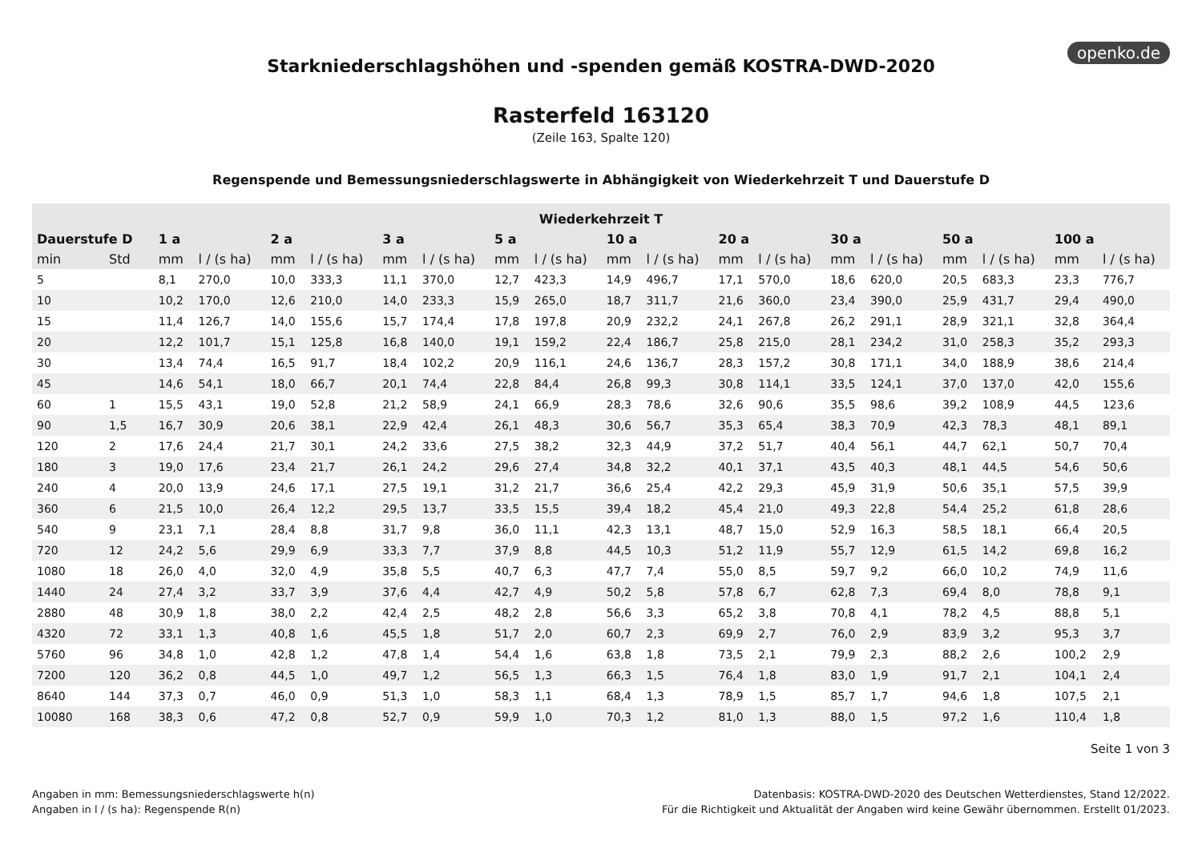openko.de
Starkniederschlagshöhen und -spenden gemäß KOSTRA-DWD-2020
Rasterfeld 163120
(Zeile 163, Spalte 120)
Regenspende und Bemessungsniederschlagswerte in Abhängigkeit von Wiederkehrzeit T und Dauerstufe D
| Wiederkehrzeit T | | | | | | | | | | | | | | | | | | | |
| --- | --- | --- | --- | --- | --- | --- | --- | --- | --- | --- | --- | --- | --- | --- | --- | --- | --- | --- | --- |
| Dauerstufe D | | 1 a | | 2 a | | 3 a | | 5 a | | 10 a | | 20 a | | 30 a | | 50 a | | 100 a | |
| min | Std | mm | l / (s ha) | mm | l / (s ha) | mm | l / (s ha) | mm | l / (s ha) | mm | l / (s ha) | mm | l / (s ha) | mm | l / (s ha) | mm | l / (s ha) | mm | l / (s ha) |
| 5 | | 8,1 | 270,0 | 10,0 | 333,3 | 11,1 | 370,0 | 12,7 | 423,3 | 14,9 | 496,7 | 17,1 | 570,0 | 18,6 | 620,0 | 20,5 | 683,3 | 23,3 | 776,7 |
| 10 | | 10,2 | 170,0 | 12,6 | 210,0 | 14,0 | 233,3 | 15,9 | 265,0 | 18,7 | 311,7 | 21,6 | 360,0 | 23,4 | 390,0 | 25,9 | 431,7 | 29,4 | 490,0 |
| 15 | | 11,4 | 126,7 | 14,0 | 155,6 | 15,7 | 174,4 | 17,8 | 197,8 | 20,9 | 232,2 | 24,1 | 267,8 | 26,2 | 291,1 | 28,9 | 321,1 | 32,8 | 364,4 |
| 20 | | 12,2 | 101,7 | 15,1 | 125,8 | 16,8 | 140,0 | 19,1 | 159,2 | 22,4 | 186,7 | 25,8 | 215,0 | 28,1 | 234,2 | 31,0 | 258,3 | 35,2 | 293,3 |
| 30 | | 13,4 | 74,4 | 16,5 | 91,7 | 18,4 | 102,2 | 20,9 | 116,1 | 24,6 | 136,7 | 28,3 | 157,2 | 30,8 | 171,1 | 34,0 | 188,9 | 38,6 | 214,4 |
| 45 | | 14,6 | 54,1 | 18,0 | 66,7 | 20,1 | 74,4 | 22,8 | 84,4 | 26,8 | 99,3 | 30,8 | 114,1 | 33,5 | 124,1 | 37,0 | 137,0 | 42,0 | 155,6 |
| 60 | 1 | 15,5 | 43,1 | 19,0 | 52,8 | 21,2 | 58,9 | 24,1 | 66,9 | 28,3 | 78,6 | 32,6 | 90,6 | 35,5 | 98,6 | 39,2 | 108,9 | 44,5 | 123,6 |
| 90 | 1,5 | 16,7 | 30,9 | 20,6 | 38,1 | 22,9 | 42,4 | 26,1 | 48,3 | 30,6 | 56,7 | 35,3 | 65,4 | 38,3 | 70,9 | 42,3 | 78,3 | 48,1 | 89,1 |
| 120 | 2 | 17,6 | 24,4 | 21,7 | 30,1 | 24,2 | 33,6 | 27,5 | 38,2 | 32,3 | 44,9 | 37,2 | 51,7 | 40,4 | 56,1 | 44,7 | 62,1 | 50,7 | 70,4 |
| 180 | 3 | 19,0 | 17,6 | 23,4 | 21,7 | 26,1 | 24,2 | 29,6 | 27,4 | 34,8 | 32,2 | 40,1 | 37,1 | 43,5 | 40,3 | 48,1 | 44,5 | 54,6 | 50,6 |
| 240 | 4 | 20,0 | 13,9 | 24,6 | 17,1 | 27,5 | 19,1 | 31,2 | 21,7 | 36,6 | 25,4 | 42,2 | 29,3 | 45,9 | 31,9 | 50,6 | 35,1 | 57,5 | 39,9 |
| 360 | 6 | 21,5 | 10,0 | 26,4 | 12,2 | 29,5 | 13,7 | 33,5 | 15,5 | 39,4 | 18,2 | 45,4 | 21,0 | 49,3 | 22,8 | 54,4 | 25,2 | 61,8 | 28,6 |
| 540 | 9 | 23,1 | 7,1 | 28,4 | 8,8 | 31,7 | 9,8 | 36,0 | 11,1 | 42,3 | 13,1 | 48,7 | 15,0 | 52,9 | 16,3 | 58,5 | 18,1 | 66,4 | 20,5 |
| 720 | 12 | 24,2 | 5,6 | 29,9 | 6,9 | 33,3 | 7,7 | 37,9 | 8,8 | 44,5 | 10,3 | 51,2 | 11,9 | 55,7 | 12,9 | 61,5 | 14,2 | 69,8 | 16,2 |
| 1080 | 18 | 26,0 | 4,0 | 32,0 | 4,9 | 35,8 | 5,5 | 40,7 | 6,3 | 47,7 | 7,4 | 55,0 | 8,5 | 59,7 | 9,2 | 66,0 | 10,2 | 74,9 | 11,6 |
| 1440 | 24 | 27,4 | 3,2 | 33,7 | 3,9 | 37,6 | 4,4 | 42,7 | 4,9 | 50,2 | 5,8 | 57,8 | 6,7 | 62,8 | 7,3 | 69,4 | 8,0 | 78,8 | 9,1 |
| 2880 | 48 | 30,9 | 1,8 | 38,0 | 2,2 | 42,4 | 2,5 | 48,2 | 2,8 | 56,6 | 3,3 | 65,2 | 3,8 | 70,8 | 4,1 | 78,2 | 4,5 | 88,8 | 5,1 |
| 4320 | 72 | 33,1 | 1,3 | 40,8 | 1,6 | 45,5 | 1,8 | 51,7 | 2,0 | 60,7 | 2,3 | 69,9 | 2,7 | 76,0 | 2,9 | 83,9 | 3,2 | 95,3 | 3,7 |
| 5760 | 96 | 34,8 | 1,0 | 42,8 | 1,2 | 47,8 | 1,4 | 54,4 | 1,6 | 63,8 | 1,8 | 73,5 | 2,1 | 79,9 | 2,3 | 88,2 | 2,6 | 100,2 | 2,9 |
| 7200 | 120 | 36,2 | 0,8 | 44,5 | 1,0 | 49,7 | 1,2 | 56,5 | 1,3 | 66,3 | 1,5 | 76,4 | 1,8 | 83,0 | 1,9 | 91,7 | 2,1 | 104,1 | 2,4 |
| 8640 | 144 | 37,3 | 0,7 | 46,0 | 0,9 | 51,3 | 1,0 | 58,3 | 1,1 | 68,4 | 1,3 | 78,9 | 1,5 | 85,7 | 1,7 | 94,6 | 1,8 | 107,5 | 2,1 |
| 10080 | 168 | 38,3 | 0,6 | 47,2 | 0,8 | 52,7 | 0,9 | 59,9 | 1,0 | 70,3 | 1,2 | 81,0 | 1,3 | 88,0 | 1,5 | 97,2 | 1,6 | 110,4 | 1,8 |
Seite 1 von 3
Angaben in mm: Bemessungsniederschlagswerte h(n)
Angaben in l / (s ha): Regenspende R(n)
Datenbasis: KOSTRA-DWD-2020 des Deutschen Wetterdienstes, Stand 12/2022.
Für die Richtigkeit und Aktualität der Angaben wird keine Gewähr übernommen. Erstellt 01/2023.